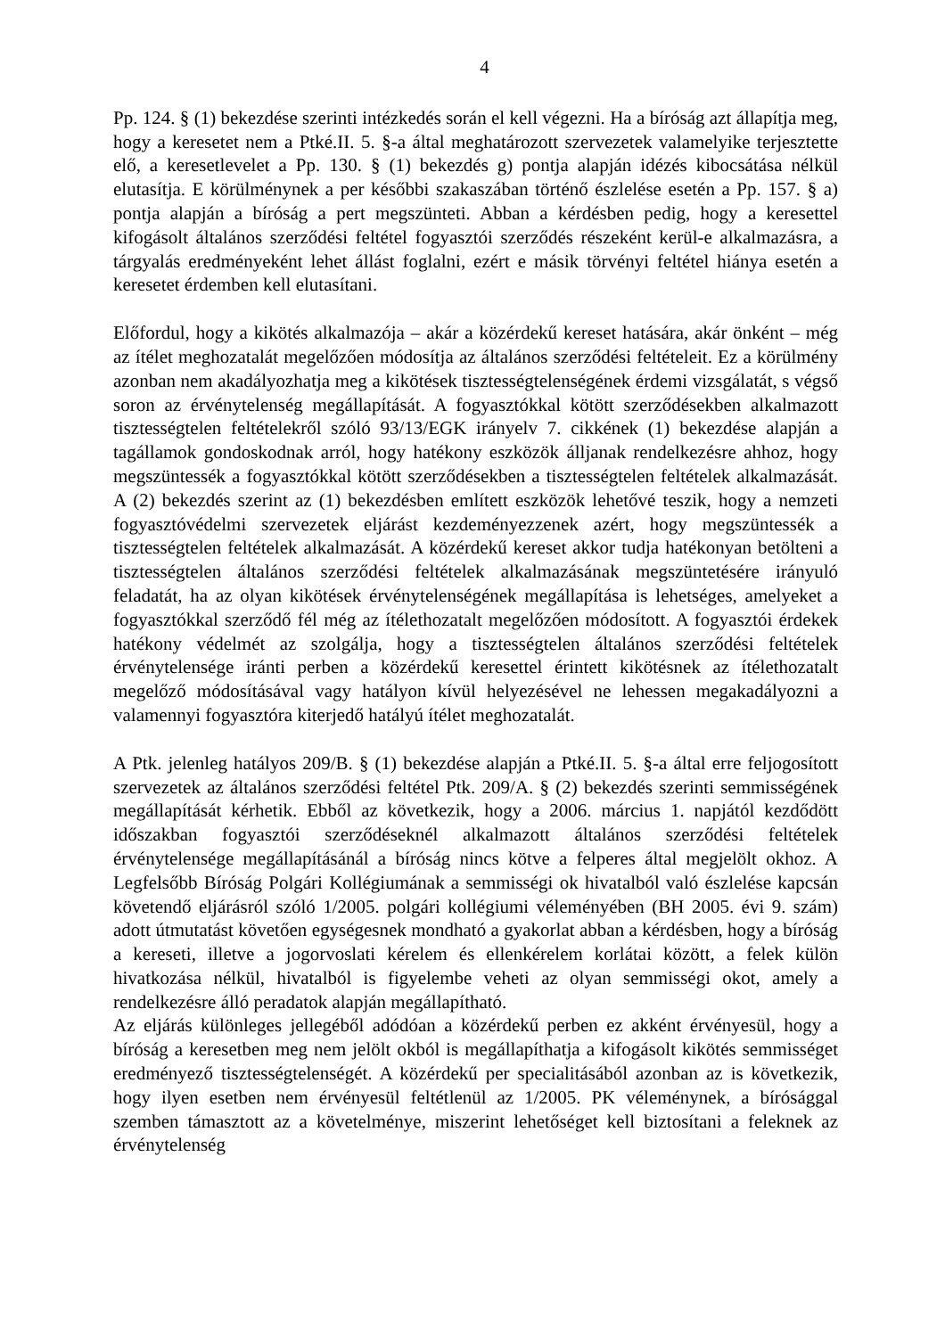4
Pp. 124. § (1) bekezdése szerinti intézkedés során el kell végezni. Ha a bíróság azt állapítja meg, hogy a keresetet nem a Ptké.II. 5. §-a által meghatározott szervezetek valamelyike terjesztette elő, a keresetlevelet a Pp. 130. § (1) bekezdés g) pontja alapján idézés kibocsátása nélkül elutasítja. E körülménynek a per későbbi szakaszában történő észlelése esetén a Pp. 157. § a) pontja alapján a bíróság a pert megszünteti. Abban a kérdésben pedig, hogy a keresettel kifogásolt általános szerződési feltétel fogyasztói szerződés részeként kerül-e alkalmazásra, a tárgyalás eredményeként lehet állást foglalni, ezért e másik törvényi feltétel hiánya esetén a keresetet érdemben kell elutasítani.
Előfordul, hogy a kikötés alkalmazója – akár a közérdekű kereset hatására, akár önként – még az ítélet meghozatalát megelőzően módosítja az általános szerződési feltételeit. Ez a körülmény azonban nem akadályozhatja meg a kikötések tisztességtelenségének érdemi vizsgálatát, s végső soron az érvénytelenség megállapítását. A fogyasztókkal kötött szerződésekben alkalmazott tisztességtelen feltételekről szóló 93/13/EGK irányelv 7. cikkének (1) bekezdése alapján a tagállamok gondoskodnak arról, hogy hatékony eszközök álljanak rendelkezésre ahhoz, hogy megszüntessék a fogyasztókkal kötött szerződésekben a tisztességtelen feltételek alkalmazását. A (2) bekezdés szerint az (1) bekezdésben említett eszközök lehetővé teszik, hogy a nemzeti fogyasztóvédelmi szervezetek eljárást kezdeményezzenek azért, hogy megszüntessék a tisztességtelen feltételek alkalmazását. A közérdekű kereset akkor tudja hatékonyan betölteni a tisztességtelen általános szerződési feltételek alkalmazásának megszüntetésére irányuló feladatát, ha az olyan kikötések érvénytelenségének megállapítása is lehetséges, amelyeket a fogyasztókkal szerződő fél még az ítélethozatalt megelőzően módosított. A fogyasztói érdekek hatékony védelmét az szolgálja, hogy a tisztességtelen általános szerződési feltételek érvénytelensége iránti perben a közérdekű keresettel érintett kikötésnek az ítélethozatalt megelőző módosításával vagy hatályon kívül helyezésével ne lehessen megakadályozni a valamennyi fogyasztóra kiterjedő hatályú ítélet meghozatalát.
A Ptk. jelenleg hatályos 209/B. § (1) bekezdése alapján a Ptké.II. 5. §-a által erre feljogosított szervezetek az általános szerződési feltétel Ptk. 209/A. § (2) bekezdés szerinti semmisségének megállapítását kérhetik. Ebből az következik, hogy a 2006. március 1. napjától kezdődött időszakban fogyasztói szerződéseknél alkalmazott általános szerződési feltételek érvénytelensége megállapításánál a bíróság nincs kötve a felperes által megjelölt okhoz. A Legfelsőbb Bíróság Polgári Kollégiumának a semmisségi ok hivatalból való észlelése kapcsán követendő eljárásról szóló 1/2005. polgári kollégiumi véleményében (BH 2005. évi 9. szám) adott útmutatást követően egységesnek mondható a gyakorlat abban a kérdésben, hogy a bíróság a kereseti, illetve a jogorvoslati kérelem és ellenkérelem korlátai között, a felek külön hivatkozása nélkül, hivatalból is figyelembe veheti az olyan semmisségi okot, amely a rendelkezésre álló peradatok alapján megállapítható.
Az eljárás különleges jellegéből adódóan a közérdekű perben ez akként érvényesül, hogy a bíróság a keresetben meg nem jelölt okból is megállapíthatja a kifogásolt kikötés semmisséget eredményező tisztességtelenségét. A közérdekű per specialitásából azonban az is következik, hogy ilyen esetben nem érvényesül feltétlenül az 1/2005. PK véleménynek, a bírósággal szemben támasztott az a követelménye, miszerint lehetőséget kell biztosítani a feleknek az érvénytelenség